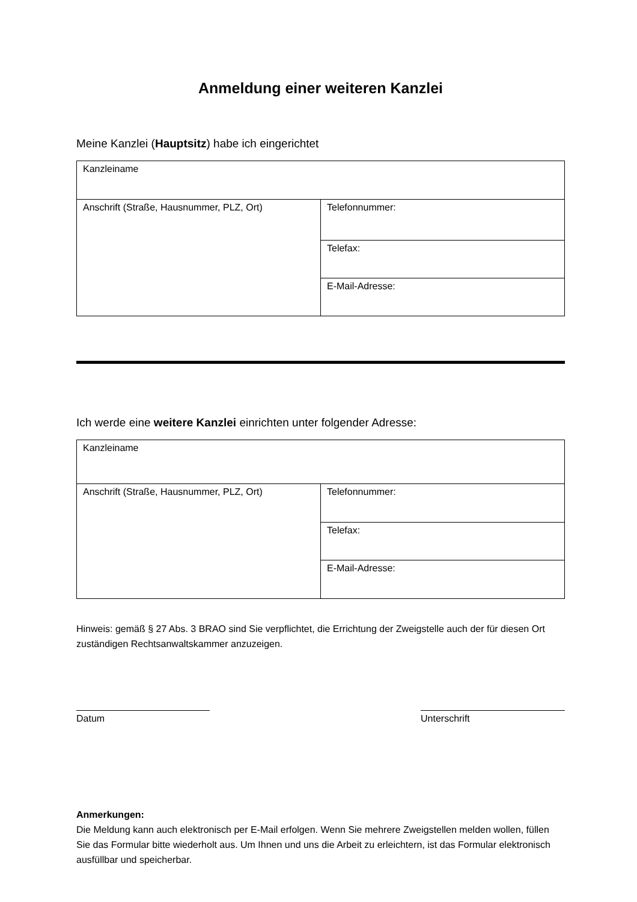Anmeldung einer weiteren Kanzlei
Meine Kanzlei (Hauptsitz) habe ich eingerichtet
| Kanzleiname | |
| Anschrift (Straße, Hausnummer, PLZ, Ort) | Telefonnummer: |
| | Telefax: |
| | E-Mail-Adresse: |
Ich werde eine weitere Kanzlei einrichten unter folgender Adresse:
| Kanzleiname | |
| Anschrift (Straße, Hausnummer, PLZ, Ort) | Telefonnummer: |
| | Telefax: |
| | E-Mail-Adresse: |
Hinweis: gemäß § 27 Abs. 3 BRAO sind Sie verpflichtet, die Errichtung der Zweigstelle auch der für diesen Ort zuständigen Rechtsanwaltskammer anzuzeigen.
Datum Unterschrift
Anmerkungen:
Die Meldung kann auch elektronisch per E-Mail erfolgen. Wenn Sie mehrere Zweigstellen melden wollen, füllen Sie das Formular bitte wiederholt aus. Um Ihnen und uns die Arbeit zu erleichtern, ist das Formular elektronisch ausfüllbar und speicherbar.